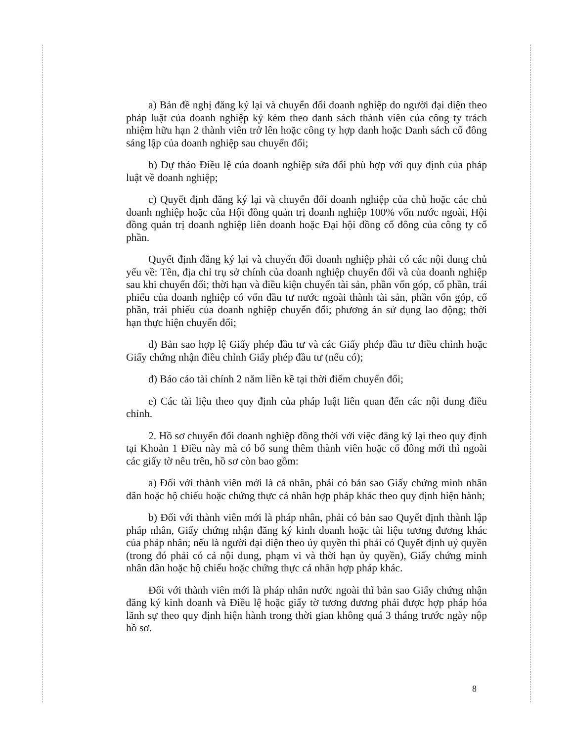a) Bản đề nghị đăng ký lại và chuyển đổi doanh nghiệp do người đại diện theo pháp luật của doanh nghiệp ký kèm theo danh sách thành viên của công ty trách nhiệm hữu hạn 2 thành viên trở lên hoặc công ty hợp danh hoặc Danh sách cổ đông sáng lập của doanh nghiệp sau chuyển đổi;
b) Dự thảo Điều lệ của doanh nghiệp sửa đổi phù hợp với quy định của pháp luật về doanh nghiệp;
c) Quyết định đăng ký lại và chuyển đổi doanh nghiệp của chủ hoặc các chủ doanh nghiệp hoặc của Hội đồng quản trị doanh nghiệp 100% vốn nước ngoài, Hội đồng quản trị doanh nghiệp liên doanh hoặc Đại hội đồng cổ đông của công ty cổ phần.
Quyết định đăng ký lại và chuyển đổi doanh nghiệp phải có các nội dung chủ yếu về: Tên, địa chỉ trụ sở chính của doanh nghiệp chuyển đổi và của doanh nghiệp sau khi chuyển đổi; thời hạn và điều kiện chuyển tài sản, phần vốn góp, cổ phần, trái phiếu của doanh nghiệp có vốn đầu tư nước ngoài thành tài sản, phần vốn góp, cổ phần, trái phiếu của doanh nghiệp chuyển đổi; phương án sử dụng lao động; thời hạn thực hiện chuyển đổi;
d) Bản sao hợp lệ Giấy phép đầu tư và các Giấy phép đầu tư điều chỉnh hoặc Giấy chứng nhận điều chỉnh Giấy phép đầu tư (nếu có);
đ) Báo cáo tài chính 2 năm liền kề tại thời điểm chuyển đổi;
e) Các tài liệu theo quy định của pháp luật liên quan đến các nội dung điều chỉnh.
2. Hồ sơ chuyển đổi doanh nghiệp đồng thời với việc đăng ký lại theo quy định tại Khoản 1 Điều này mà có bổ sung thêm thành viên hoặc cổ đông mới thì ngoài các giấy tờ nêu trên, hồ sơ còn bao gồm:
a) Đối với thành viên mới là cá nhân, phải có bản sao Giấy chứng minh nhân dân hoặc hộ chiếu hoặc chứng thực cá nhân hợp pháp khác theo quy định hiện hành;
b) Đối với thành viên mới là pháp nhân, phải có bản sao Quyết định thành lập pháp nhân, Giấy chứng nhận đăng ký kinh doanh hoặc tài liệu tương đương khác của pháp nhân; nếu là người đại diện theo ủy quyền thì phải có Quyết định uỷ quyền (trong đó phải có cả nội dung, phạm vi và thời hạn ủy quyền), Giấy chứng minh nhân dân hoặc hộ chiếu hoặc chứng thực cá nhân hợp pháp khác.
Đối với thành viên mới là pháp nhân nước ngoài thì bản sao Giấy chứng nhận đăng ký kinh doanh và Điều lệ hoặc giấy tờ tương đương phải được hợp pháp hóa lãnh sự theo quy định hiện hành trong thời gian không quá 3 tháng trước ngày nộp hồ sơ.
8